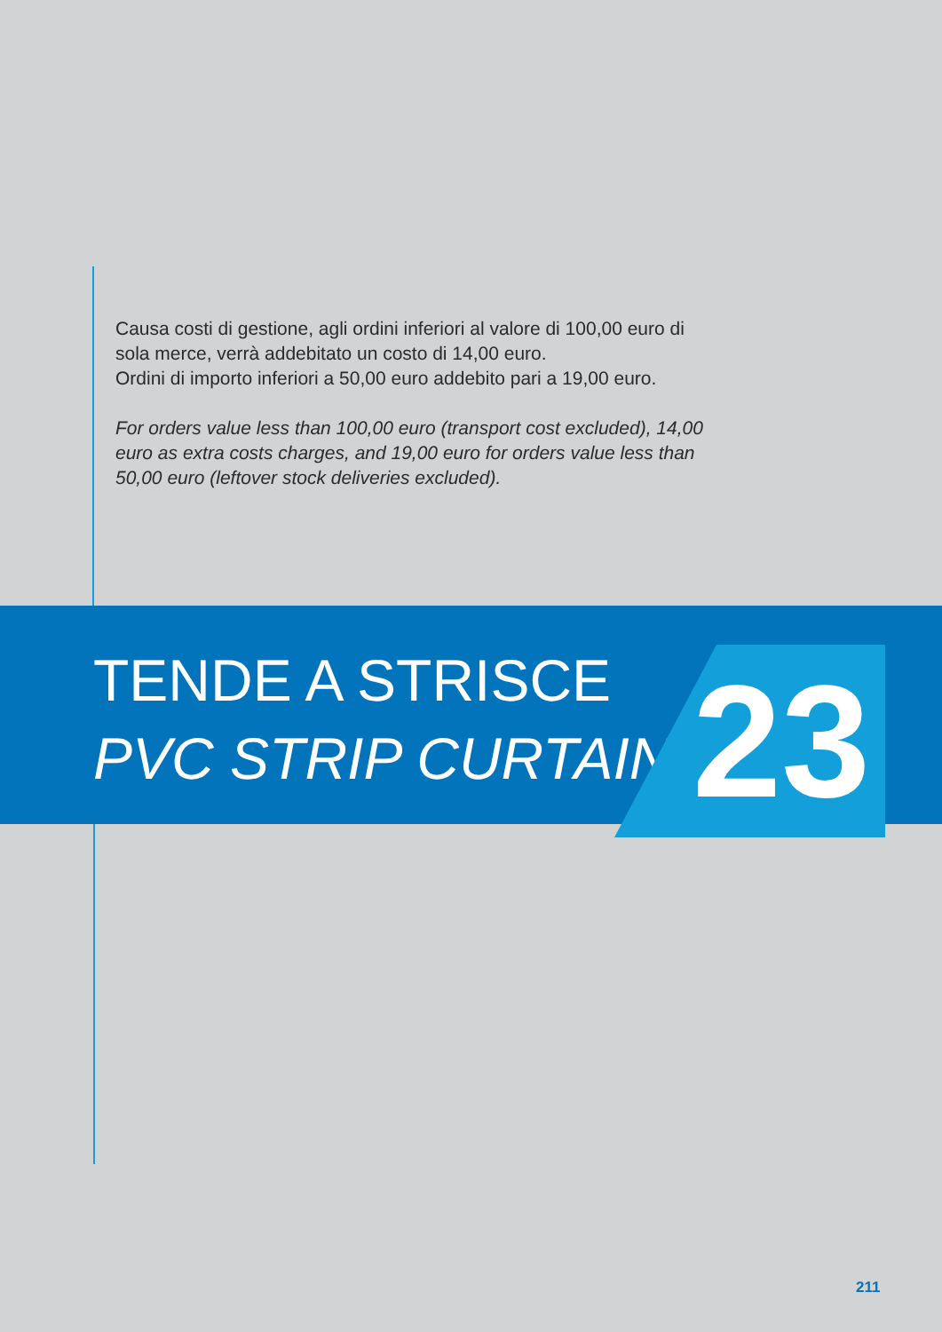Causa costi di gestione, agli ordini inferiori al valore di 100,00 euro di sola merce, verrà addebitato un costo di 14,00 euro.
Ordini di importo inferiori a 50,00 euro addebito pari a 19,00 euro.
For orders value less than 100,00 euro (transport cost excluded), 14,00 euro as extra costs charges, and 19,00 euro for orders value less than 50,00 euro (leftover stock deliveries excluded).
TENDE A STRISCE
PVC STRIP CURTAINS
23
211